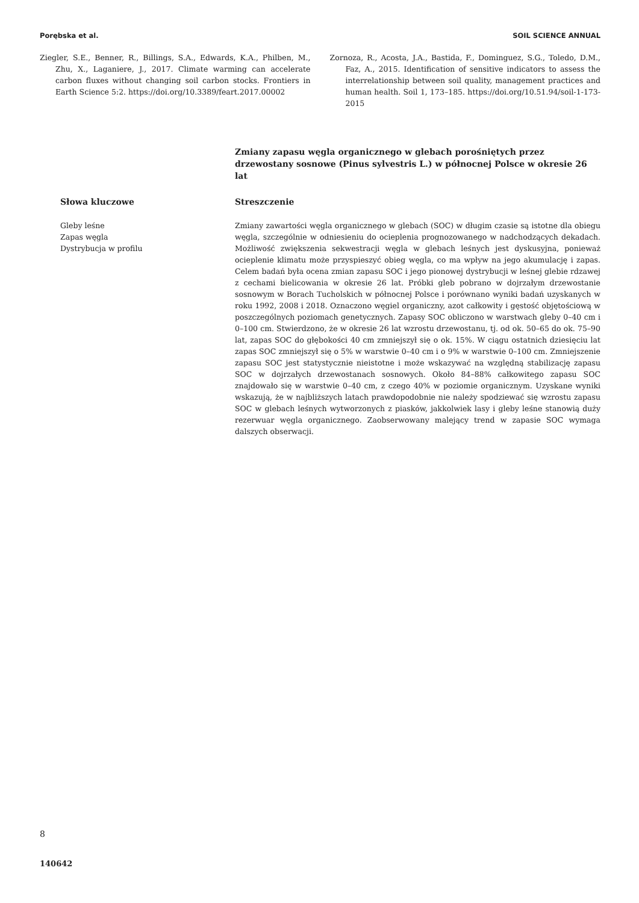Porębska et al. SOIL SCIENCE ANNUAL
Ziegler, S.E., Benner, R., Billings, S.A., Edwards, K.A., Philben, M., Zhu, X., Laganiere, J., 2017. Climate warming can accelerate carbon fluxes without changing soil carbon stocks. Frontiers in Earth Science 5:2. https://doi.org/10.3389/feart.2017.00002
Zornoza, R., Acosta, J.A., Bastida, F., Dominguez, S.G., Toledo, D.M., Faz, A., 2015. Identification of sensitive indicators to assess the interrelationship between soil quality, management practices and human health. Soil 1, 173–185. https://doi.org/10.51.94/soil-1-173-2015
Zmiany zapasu węgla organicznego w glebach porośniętych przez drzewostany sosnowe (Pinus sylvestris L.) w północnej Polsce w okresie 26 lat
Słowa kluczowe
Gleby leśne
Zapas węgla
Dystrybucja w profilu
Streszczenie
Zmiany zawartości węgla organicznego w glebach (SOC) w długim czasie są istotne dla obiegu węgla, szczególnie w odniesieniu do ocieplenia prognozowanego w nadchodzących dekadach. Możliwość zwiększenia sekwestracji węgla w glebach leśnych jest dyskusyjna, ponieważ ocieplenie klimatu może przyspieszyć obieg węgla, co ma wpływ na jego akumulację i zapas. Celem badań była ocena zmian zapasu SOC i jego pionowej dystrybucji w leśnej glebie rdzawej z cechami bielicowania w okresie 26 lat. Próbki gleb pobrano w dojrzałym drzewostanie sosnowym w Borach Tucholskich w północnej Polsce i porównano wyniki badań uzyskanych w roku 1992, 2008 i 2018. Oznaczono węgiel organiczny, azot całkowity i gęstość objętościową w poszczególnych poziomach genetycznych. Zapasy SOC obliczono w warstwach gleby 0–40 cm i 0–100 cm. Stwierdzono, że w okresie 26 lat wzrostu drzewostanu, tj. od ok. 50–65 do ok. 75–90 lat, zapas SOC do głębokości 40 cm zmniejszył się o ok. 15%. W ciągu ostatnich dziesięciu lat zapas SOC zmniejszył się o 5% w warstwie 0–40 cm i o 9% w warstwie 0–100 cm. Zmniejszenie zapasu SOC jest statystycznie nieistotne i może wskazywać na względną stabilizację zapasu SOC w dojrzałych drzewostanach sosnowych. Około 84–88% całkowitego zapasu SOC znajdowało się w warstwie 0–40 cm, z czego 40% w poziomie organicznym. Uzyskane wyniki wskazują, że w najbliższych latach prawdopodobnie nie należy spodziewać się wzrostu zapasu SOC w glebach leśnych wytworzonych z piasków, jakkolwiek lasy i gleby leśne stanowią duży rezerwuar węgla organicznego. Zaobserwowany malejący trend w zapasie SOC wymaga dalszych obserwacji.
8
140642